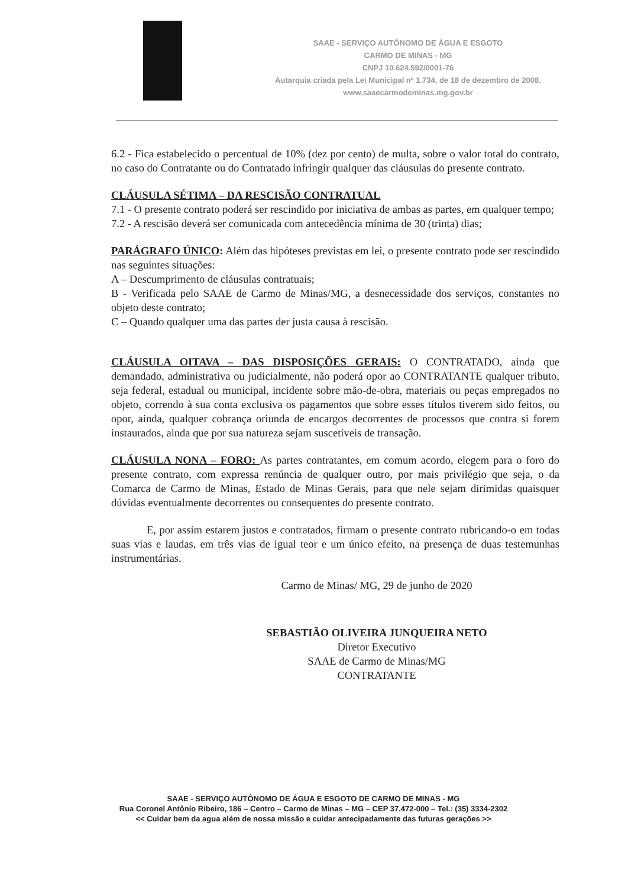SAAE - SERVIÇO AUTÔNOMO DE ÁGUA E ESGOTO
CARMO DE MINAS - MG
CNPJ 10.624.592/0001-76
Autarquia criada pela Lei Municipal nº 1.734, de 18 de dezembro de 2008.
www.saaecarmodeminas.mg.gov.br
6.2 - Fica estabelecido o percentual de 10% (dez por cento) de multa, sobre o valor total do contrato, no caso do Contratante ou do Contratado infringir qualquer das cláusulas do presente contrato.
CLÁUSULA SÉTIMA – DA RESCISÃO CONTRATUAL
7.1 - O presente contrato poderá ser rescindido por iniciativa de ambas as partes, em qualquer tempo;
7.2 - A rescisão deverá ser comunicada com antecedência mínima de 30 (trinta) dias;
PARÁGRAFO ÚNICO: Além das hipóteses previstas em lei, o presente contrato pode ser rescindido nas seguintes situações:
A – Descumprimento de cláusulas contratuais;
B - Verificada pelo SAAE de Carmo de Minas/MG, a desnecessidade dos serviços, constantes no objeto deste contrato;
C – Quando qualquer uma das partes der justa causa à rescisão.
CLÁUSULA OITAVA – DAS DISPOSIÇÕES GERAIS: O CONTRATADO, ainda que demandado, administrativa ou judicialmente, não poderá opor ao CONTRATANTE qualquer tributo, seja federal, estadual ou municipal, incidente sobre mão-de-obra, materiais ou peças empregados no objeto, correndo à sua conta exclusiva os pagamentos que sobre esses títulos tiverem sido feitos, ou opor, ainda, qualquer cobrança oriunda de encargos decorrentes de processos que contra si forem instaurados, ainda que por sua natureza sejam suscetíveis de transação.
CLÁUSULA NONA – FORO: As partes contratantes, em comum acordo, elegem para o foro do presente contrato, com expressa renúncia de qualquer outro, por mais privilégio que seja, o da Comarca de Carmo de Minas, Estado de Minas Gerais, para que nele sejam dirimidas quaisquer dúvidas eventualmente decorrentes ou consequentes do presente contrato.
E, por assim estarem justos e contratados, firmam o presente contrato rubricando-o em todas suas vias e laudas, em três vias de igual teor e um único efeito, na presença de duas testemunhas instrumentárias.
Carmo de Minas/ MG, 29 de junho de 2020
SEBASTIÃO OLIVEIRA JUNQUEIRA NETO
Diretor Executivo
SAAE de Carmo de Minas/MG
CONTRATANTE
SAAE - SERVIÇO AUTÔNOMO DE ÁGUA E ESGOTO DE CARMO DE MINAS - MG
Rua Coronel Antônio Ribeiro, 186 – Centro – Carmo de Minas – MG – CEP 37.472-000 – Tel.: (35) 3334-2302
<< Cuidar bem da agua além de nossa missão e cuidar antecipadamente das futuras gerações >>